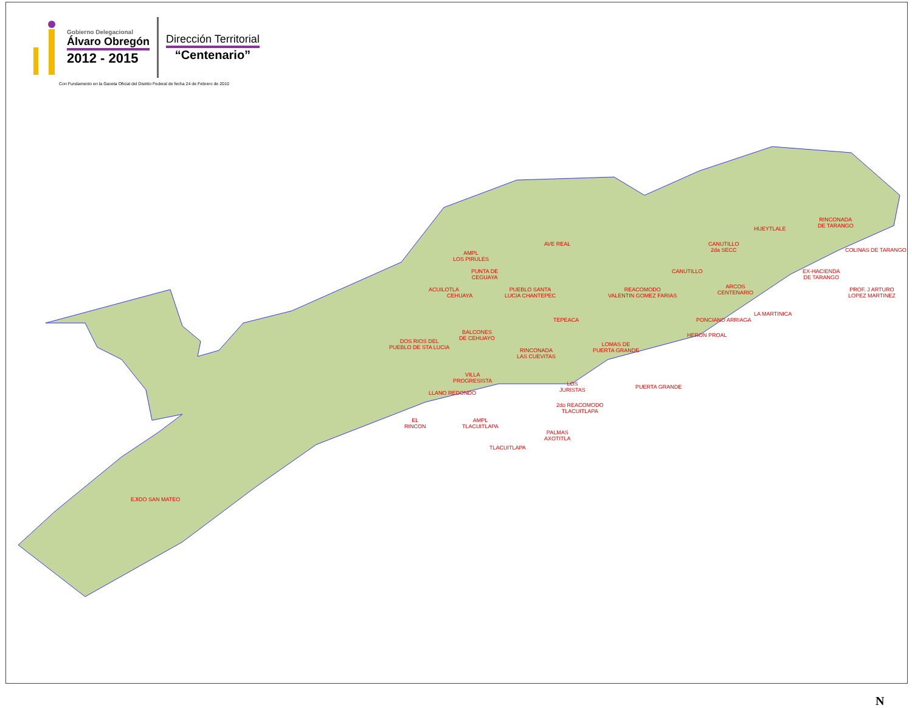Gobierno Delegacional
Álvaro Obregón
2012 - 2015
Dirección Territorial
“Centenario”
Con Fundamento en la Gaceta Oficial del Distrito Federal de fecha 24 de Febrero de 2010
EJIDO SAN MATEO
AMPL
LOS PIRULES
PUNTA DE
CEGUAYA
CEHUAYA
ACUILOTLA
DOS RIOS DEL
PUEBLO DE STA LUCIA
BALCONES
DE CEHUAYO
VILLA
PROGRESISTA
LLANO REDONDO
EL
RINCON
AMPL
TLACUITLAPA
TLACUITLAPA
PALMAS
AXOTITLA
2do REACOMODO
TLACUITLAPA
LOS
JURISTAS
RINCONADA
LAS CUEVITAS
PUEBLO SANTA
LUCIA CHANTEPEC
AVE REAL
TEPEACA
REACOMODO
VALENTIN GOMEZ FARIAS
LOMAS DE
PUERTA GRANDE
PUERTA GRANDE
CANUTILLO
CANUTILLO
2da SECC
HUEYTLALE
ARCOS
CENTENARIO
PONCIANO ARRIAGA
HERON PROAL
LA MARTINICA
EX-HACIENDA
DE TARANGO
RINCONADA
DE TARANGO
COLINAS DE TARANGO
PROF. J ARTURO
LOPEZ MARTINEZ
N